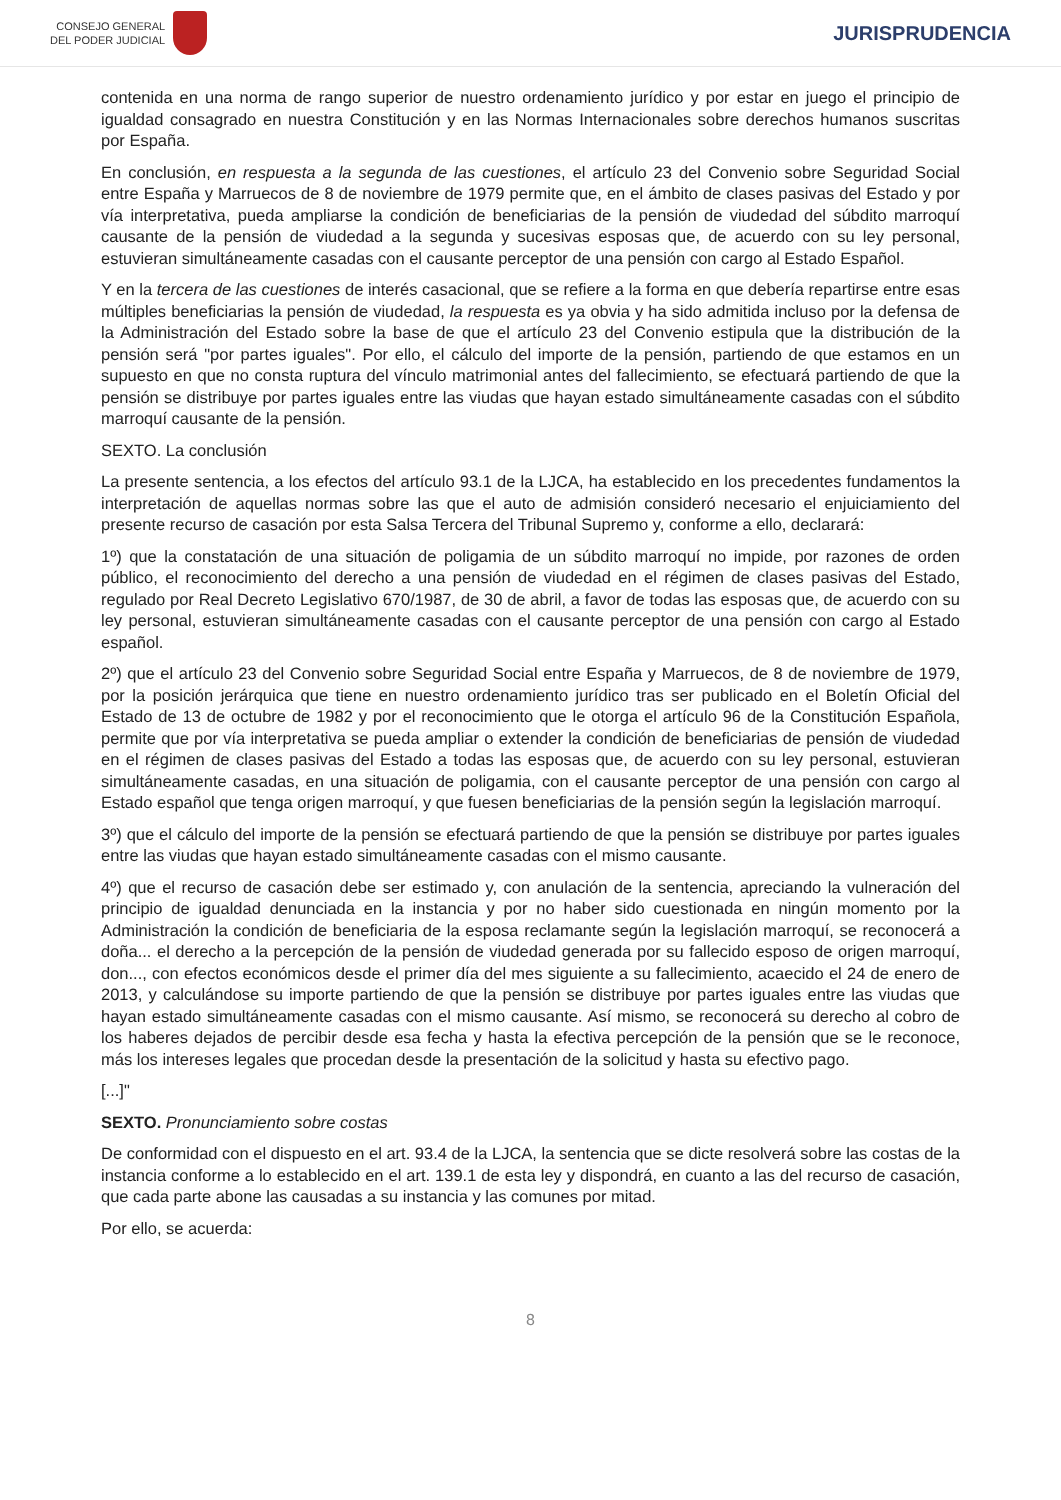CONSEJO GENERAL
DEL PODER JUDICIAL
JURISPRUDENCIA
contenida en una norma de rango superior de nuestro ordenamiento jurídico y por estar en juego el principio de igualdad consagrado en nuestra Constitución y en las Normas Internacionales sobre derechos humanos suscritas por España.
En conclusión, en respuesta a la segunda de las cuestiones, el artículo 23 del Convenio sobre Seguridad Social entre España y Marruecos de 8 de noviembre de 1979 permite que, en el ámbito de clases pasivas del Estado y por vía interpretativa, pueda ampliarse la condición de beneficiarias de la pensión de viudedad del súbdito marroquí causante de la pensión de viudedad a la segunda y sucesivas esposas que, de acuerdo con su ley personal, estuvieran simultáneamente casadas con el causante perceptor de una pensión con cargo al Estado Español.
Y en la tercera de las cuestiones de interés casacional, que se refiere a la forma en que debería repartirse entre esas múltiples beneficiarias la pensión de viudedad, la respuesta es ya obvia y ha sido admitida incluso por la defensa de la Administración del Estado sobre la base de que el artículo 23 del Convenio estipula que la distribución de la pensión será "por partes iguales". Por ello, el cálculo del importe de la pensión, partiendo de que estamos en un supuesto en que no consta ruptura del vínculo matrimonial antes del fallecimiento, se efectuará partiendo de que la pensión se distribuye por partes iguales entre las viudas que hayan estado simultáneamente casadas con el súbdito marroquí causante de la pensión.
SEXTO. La conclusión
La presente sentencia, a los efectos del artículo 93.1 de la LJCA, ha establecido en los precedentes fundamentos la interpretación de aquellas normas sobre las que el auto de admisión consideró necesario el enjuiciamiento del presente recurso de casación por esta Salsa Tercera del Tribunal Supremo y, conforme a ello, declarará:
1º) que la constatación de una situación de poligamia de un súbdito marroquí no impide, por razones de orden público, el reconocimiento del derecho a una pensión de viudedad en el régimen de clases pasivas del Estado, regulado por Real Decreto Legislativo 670/1987, de 30 de abril, a favor de todas las esposas que, de acuerdo con su ley personal, estuvieran simultáneamente casadas con el causante perceptor de una pensión con cargo al Estado español.
2º) que el artículo 23 del Convenio sobre Seguridad Social entre España y Marruecos, de 8 de noviembre de 1979, por la posición jerárquica que tiene en nuestro ordenamiento jurídico tras ser publicado en el Boletín Oficial del Estado de 13 de octubre de 1982 y por el reconocimiento que le otorga el artículo 96 de la Constitución Española, permite que por vía interpretativa se pueda ampliar o extender la condición de beneficiarias de pensión de viudedad en el régimen de clases pasivas del Estado a todas las esposas que, de acuerdo con su ley personal, estuvieran simultáneamente casadas, en una situación de poligamia, con el causante perceptor de una pensión con cargo al Estado español que tenga origen marroquí, y que fuesen beneficiarias de la pensión según la legislación marroquí.
3º) que el cálculo del importe de la pensión se efectuará partiendo de que la pensión se distribuye por partes iguales entre las viudas que hayan estado simultáneamente casadas con el mismo causante.
4º) que el recurso de casación debe ser estimado y, con anulación de la sentencia, apreciando la vulneración del principio de igualdad denunciada en la instancia y por no haber sido cuestionada en ningún momento por la Administración la condición de beneficiaria de la esposa reclamante según la legislación marroquí, se reconocerá a doña... el derecho a la percepción de la pensión de viudedad generada por su fallecido esposo de origen marroquí, don..., con efectos económicos desde el primer día del mes siguiente a su fallecimiento, acaecido el 24 de enero de 2013, y calculándose su importe partiendo de que la pensión se distribuye por partes iguales entre las viudas que hayan estado simultáneamente casadas con el mismo causante. Así mismo, se reconocerá su derecho al cobro de los haberes dejados de percibir desde esa fecha y hasta la efectiva percepción de la pensión que se le reconoce, más los intereses legales que procedan desde la presentación de la solicitud y hasta su efectivo pago.
[...]"
SEXTO. Pronunciamiento sobre costas
De conformidad con el dispuesto en el art. 93.4 de la LJCA, la sentencia que se dicte resolverá sobre las costas de la instancia conforme a lo establecido en el art. 139.1 de esta ley y dispondrá, en cuanto a las del recurso de casación, que cada parte abone las causadas a su instancia y las comunes por mitad.
Por ello, se acuerda:
8